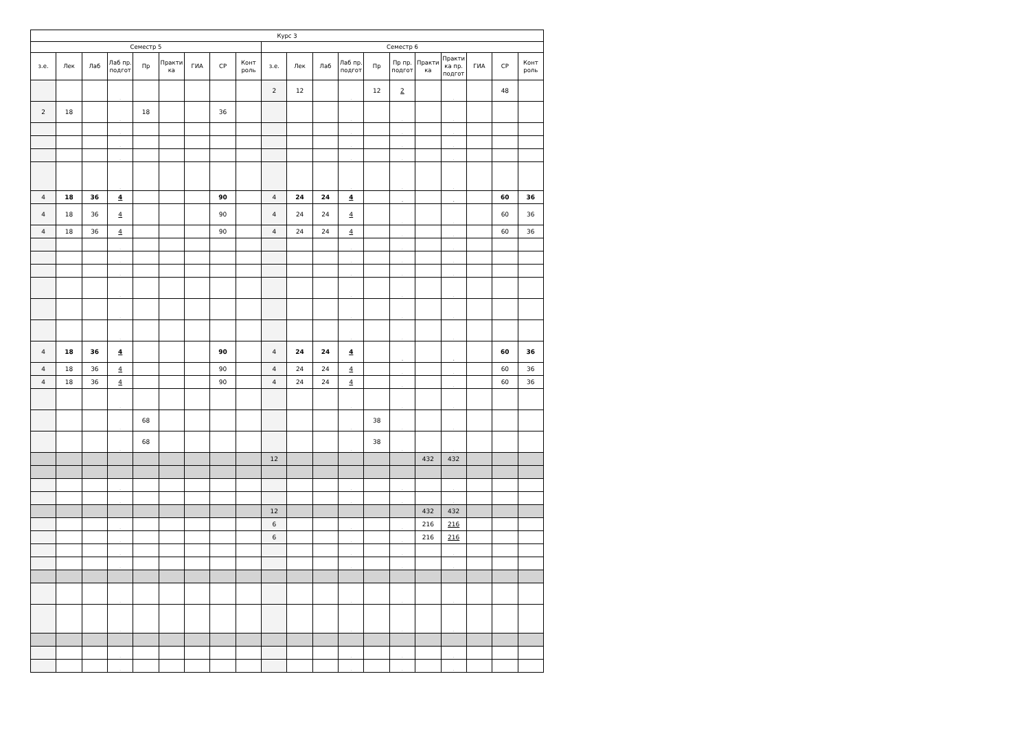| Курс 3 | | | | | | | | | | | | | | | | | | | |
| --- | --- | --- | --- | --- | --- | --- | --- | --- | --- | --- | --- | --- | --- | --- | --- | --- | --- | --- | --- |
| Семестр 5 | | | | | | | | | Семестр 6 | | | | | | | | | | |
| з.е. | Лек | Лаб | Лаб пр. подгот | Пр | Практи ка | ГИА | СР | Конт роль | з.е. | Лек | Лаб | Лаб пр. подгот | Пр | Пр пр. подгот | Практи ка | Практи ка пр. подгот | ГИА | СР | Конт роль |
| | | | . | | | | | | 2 | 12 | | . | 12 | 2 | | . | | 48 | |
| 2 | 18 | | . | 18 | | | 36 | | | | | . | | . | | . | | | |
| | | | . | | | | | | | | | . | | . | | . | | | |
| | | | . | | | | | | | | | . | | . | | . | | | |
| | | | . | | | | | | | | | . | | . | | . | | | |
| | | | . | | | | | | | | | . | | . | | . | | | |
| 4 | 18 | 36 | 4 | | | | 90 | | 4 | 24 | 24 | 4 | | . | | . | | 60 | 36 |
| 4 | 18 | 36 | 4 | | | | 90 | | 4 | 24 | 24 | 4 | | . | | . | | 60 | 36 |
| 4 | 18 | 36 | 4 | | | | 90 | | 4 | 24 | 24 | 4 | | . | | . | | 60 | 36 |
| | | | . | | | | | | | | | . | | . | | . | | | |
| | | | . | | | | | | | | | . | | . | | . | | | |
| | | | . | | | | | | | | | . | | . | | . | | | |
| | | | . | | | | | | | | | . | | . | | . | | | |
| | | | . | | | | | | | | | . | | . | | . | | | |
| | | | . | | | | | | | | | . | | . | | . | | | |
| 4 | 18 | 36 | 4 | | | | 90 | | 4 | 24 | 24 | 4 | | . | | . | | 60 | 36 |
| 4 | 18 | 36 | 4 | | | | 90 | | 4 | 24 | 24 | 4 | | . | | . | | 60 | 36 |
| 4 | 18 | 36 | 4 | | | | 90 | | 4 | 24 | 24 | 4 | | . | | . | | 60 | 36 |
| | | | . | | | | | | | | | . | | . | | . | | | |
| | | | . | 68 | | | | | | | | . | 38 | . | | . | | | |
| | | | . | 68 | | | | | | | | . | 38 | . | | . | | | |
| | | | | | | | | | 12 | | | | | | 432 | 432 | | | |
| | | | . | | | | | | | | | . | | . | | . | | | |
| | | | . | | | | | | | | | . | | . | | . | | | |
| | | | | | | | | | 12 | | | | | | 432 | 432 | | | |
| | | | . | | | | | | 6 | | | . | | . | 216 | 216 | | | |
| | | | . | | | | | | 6 | | | . | | . | 216 | 216 | | | |
| | | | . | | | | | | | | | . | | . | | . | | | |
| | | | . | | | | | | | | | . | | . | | . | | | |
| | | | . | | | | | | | | | . | | . | | . | | | |
| | | | . | | | | | | | | | . | | . | | . | | | |
| | | | . | | | | | | | | | . | | . | | . | | | |
| | | | . | | | | | | | | | . | | . | | . | | | |